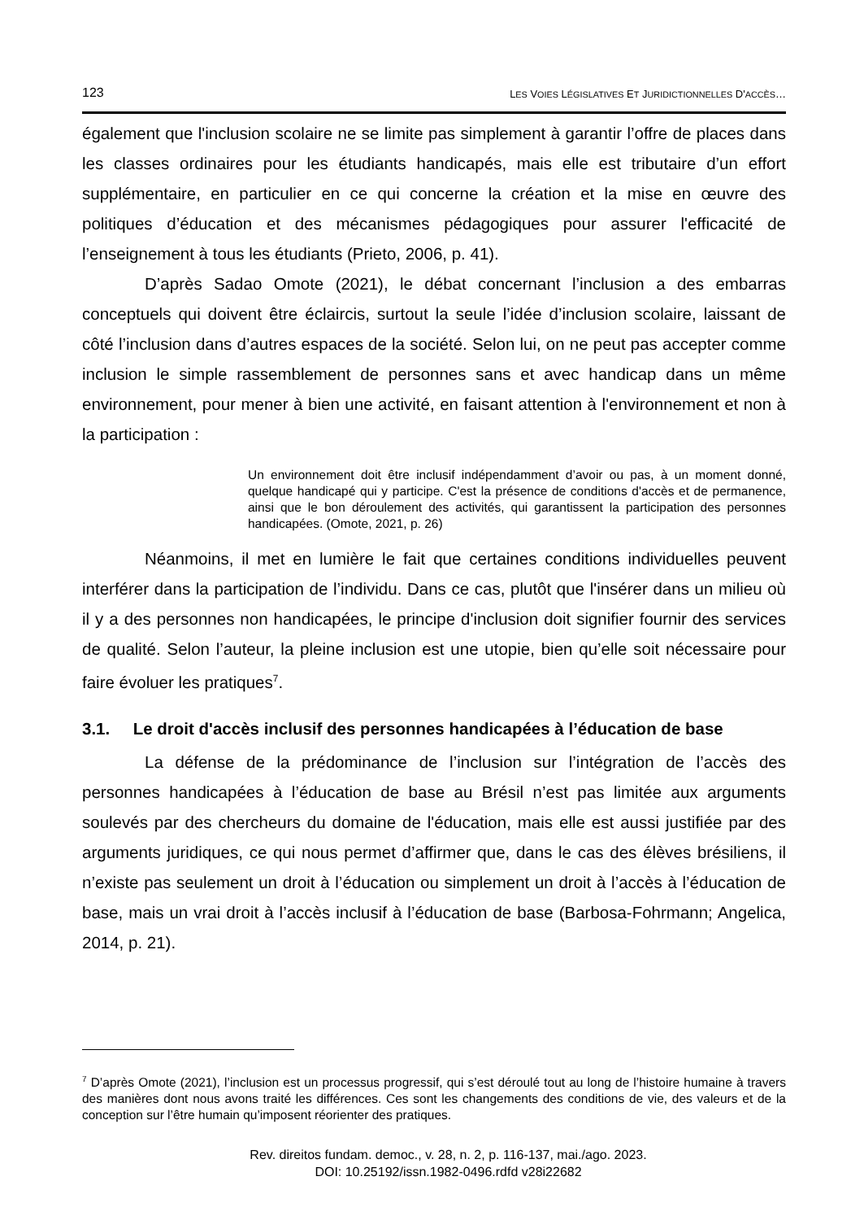123 LES VOIES LÉGISLATIVES ET JURIDICTIONNELLES D'ACCÈS…
également que l'inclusion scolaire ne se limite pas simplement à garantir l’offre de places dans les classes ordinaires pour les étudiants handicapés, mais elle est tributaire d’un effort supplémentaire, en particulier en ce qui concerne la création et la mise en œuvre des politiques d’éducation et des mécanismes pédagogiques pour assurer l'efficacité de l’enseignement à tous les étudiants (Prieto, 2006, p. 41).
D’après Sadao Omote (2021), le débat concernant l’inclusion a des embarras conceptuels qui doivent être éclaircis, surtout la seule l’idée d’inclusion scolaire, laissant de côté l’inclusion dans d’autres espaces de la société. Selon lui, on ne peut pas accepter comme inclusion le simple rassemblement de personnes sans et avec handicap dans un même environnement, pour mener à bien une activité, en faisant attention à l'environnement et non à la participation :
Un environnement doit être inclusif indépendamment d’avoir ou pas, à un moment donné, quelque handicapé qui y participe. C'est la présence de conditions d'accès et de permanence, ainsi que le bon déroulement des activités, qui garantissent la participation des personnes handicapées. (Omote, 2021, p. 26)
Néanmoins, il met en lumière le fait que certaines conditions individuelles peuvent interférer dans la participation de l’individu. Dans ce cas, plutôt que l'insérer dans un milieu où il y a des personnes non handicapées, le principe d'inclusion doit signifier fournir des services de qualité. Selon l’auteur, la pleine inclusion est une utopie, bien qu’elle soit nécessaire pour faire évoluer les pratiques<sup>7</sup>.
3.1. Le droit d'accès inclusif des personnes handicapées à l’éducation de base
La défense de la prédominance de l’inclusion sur l’intégration de l’accès des personnes handicapées à l’éducation de base au Brésil n’est pas limitée aux arguments soulevés par des chercheurs du domaine de l'éducation, mais elle est aussi justifiée par des arguments juridiques, ce qui nous permet d’affirmer que, dans le cas des élèves brésiliens, il n’existe pas seulement un droit à l’éducation ou simplement un droit à l’accès à l’éducation de base, mais un vrai droit à l’accès inclusif à l’éducation de base (Barbosa-Fohrmann; Angelica, 2014, p. 21).
<sup>7</sup> D’après Omote (2021), l’inclusion est un processus progressif, qui s’est déroulé tout au long de l’histoire humaine à travers des manières dont nous avons traité les différences. Ces sont les changements des conditions de vie, des valeurs et de la conception sur l’être humain qu’imposent réorienter des pratiques.
Rev. direitos fundam. democ., v. 28, n. 2, p. 116-137, mai./ago. 2023.
DOI: 10.25192/issn.1982-0496.rdfd v28i22682